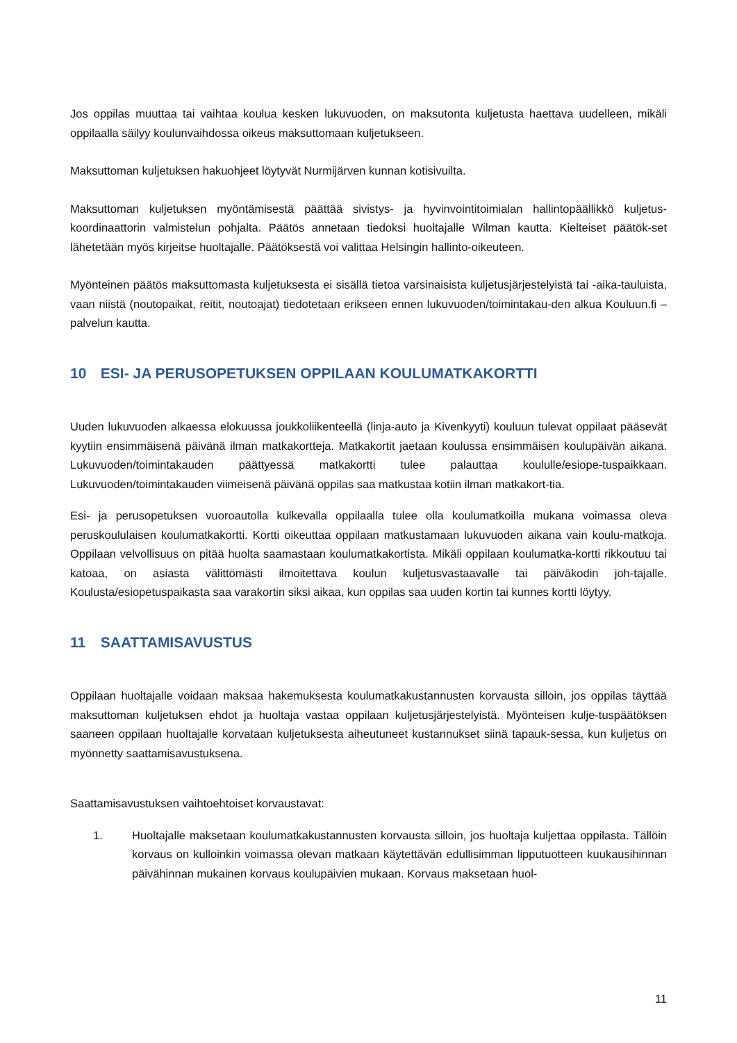Jos oppilas muuttaa tai vaihtaa koulua kesken lukuvuoden, on maksutonta kuljetusta haettava uudelleen, mikäli oppilaalla säilyy koulunvaihdossa oikeus maksuttomaan kuljetukseen.
Maksuttoman kuljetuksen hakuohjeet löytyvät Nurmijärven kunnan kotisivuilta.
Maksuttoman kuljetuksen myöntämisestä päättää sivistys- ja hyvinvointitoimialan hallintopäällikkö kuljetus-koordinaattorin valmistelun pohjalta. Päätös annetaan tiedoksi huoltajalle Wilman kautta. Kielteiset päätök-set lähetetään myös kirjeitse huoltajalle. Päätöksestä voi valittaa Helsingin hallinto-oikeuteen.
Myönteinen päätös maksuttomasta kuljetuksesta ei sisällä tietoa varsinaisista kuljetusjärjestelyistä tai -aika-tauluista, vaan niistä (noutopaikat, reitit, noutoajat) tiedotetaan erikseen ennen lukuvuoden/toimintakau-den alkua Kouluun.fi –palvelun kautta.
10 ESI- JA PERUSOPETUKSEN OPPILAAN KOULUMATKAKORTTI
Uuden lukuvuoden alkaessa elokuussa joukkoliikenteellä (linja-auto ja Kivenkyyti) kouluun tulevat oppilaat pääsevät kyytiin ensimmäisenä päivänä ilman matkakortteja. Matkakortit jaetaan koulussa ensimmäisen koulupäivän aikana. Lukuvuoden/toimintakauden päättyessä matkakortti tulee palauttaa koululle/esiope-tuspaikkaan. Lukuvuoden/toimintakauden viimeisenä päivänä oppilas saa matkustaa kotiin ilman matkakort-tia.
Esi- ja perusopetuksen vuoroautolla kulkevalla oppilaalla tulee olla koulumatkoilla mukana voimassa oleva peruskoululaisen koulumatkakortti. Kortti oikeuttaa oppilaan matkustamaan lukuvuoden aikana vain koulu-matkoja. Oppilaan velvollisuus on pitää huolta saamastaan koulumatkakortista. Mikäli oppilaan koulumatka-kortti rikkoutuu tai katoaa, on asiasta välittömästi ilmoitettava koulun kuljetusvastaavalle tai päiväkodin joh-tajalle. Koulusta/esiopetuspaikasta saa varakortin siksi aikaa, kun oppilas saa uuden kortin tai kunnes kortti löytyy.
11 SAATTAMISAVUSTUS
Oppilaan huoltajalle voidaan maksaa hakemuksesta koulumatkakustannusten korvausta silloin, jos oppilas täyttää maksuttoman kuljetuksen ehdot ja huoltaja vastaa oppilaan kuljetusjärjestelyistä. Myönteisen kulje-tuspäätöksen saaneen oppilaan huoltajalle korvataan kuljetuksesta aiheutuneet kustannukset siinä tapauk-sessa, kun kuljetus on myönnetty saattamisavustuksena.
Saattamisavustuksen vaihtoehtoiset korvaustavat:
1. Huoltajalle maksetaan koulumatkakustannusten korvausta silloin, jos huoltaja kuljettaa oppilasta. Tällöin korvaus on kulloinkin voimassa olevan matkaan käytettävän edullisimman lipputuotteen kuukausihinnan päivähinnan mukainen korvaus koulupäivien mukaan. Korvaus maksetaan huol-
11